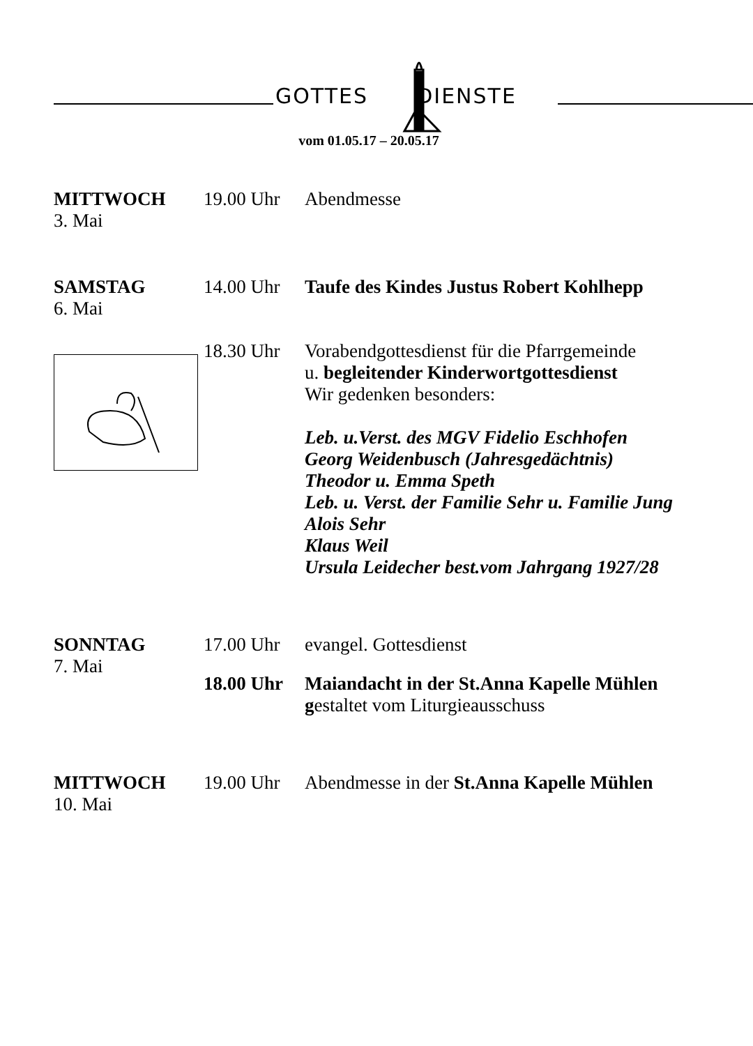GOTTES DIENSTE
vom 01.05.17 – 20.05.17
MITTWOCH
3. Mai
19.00 Uhr
Abendmesse
SAMSTAG
6. Mai
14.00 Uhr
Taufe des Kindes Justus Robert Kohlhepp
18.30 Uhr
Vorabendgottesdienst für die Pfarrgemeinde
u. begleitender Kinderwortgottesdienst
Wir gedenken besonders:
Leb. u.Verst. des MGV Fidelio Eschhofen
Georg Weidenbusch (Jahresgedächtnis)
Theodor u. Emma Speth
Leb. u. Verst. der Familie Sehr u. Familie Jung
Alois Sehr
Klaus Weil
Ursula Leidecher best.vom Jahrgang 1927/28
SONNTAG
7. Mai
17.00 Uhr
evangel. Gottesdienst
18.00 Uhr
Maiandacht in der St.Anna Kapelle Mühlen
gestaltet vom Liturgieausschuss
MITTWOCH
10. Mai
19.00 Uhr
Abendmesse in der St.Anna Kapelle Mühlen